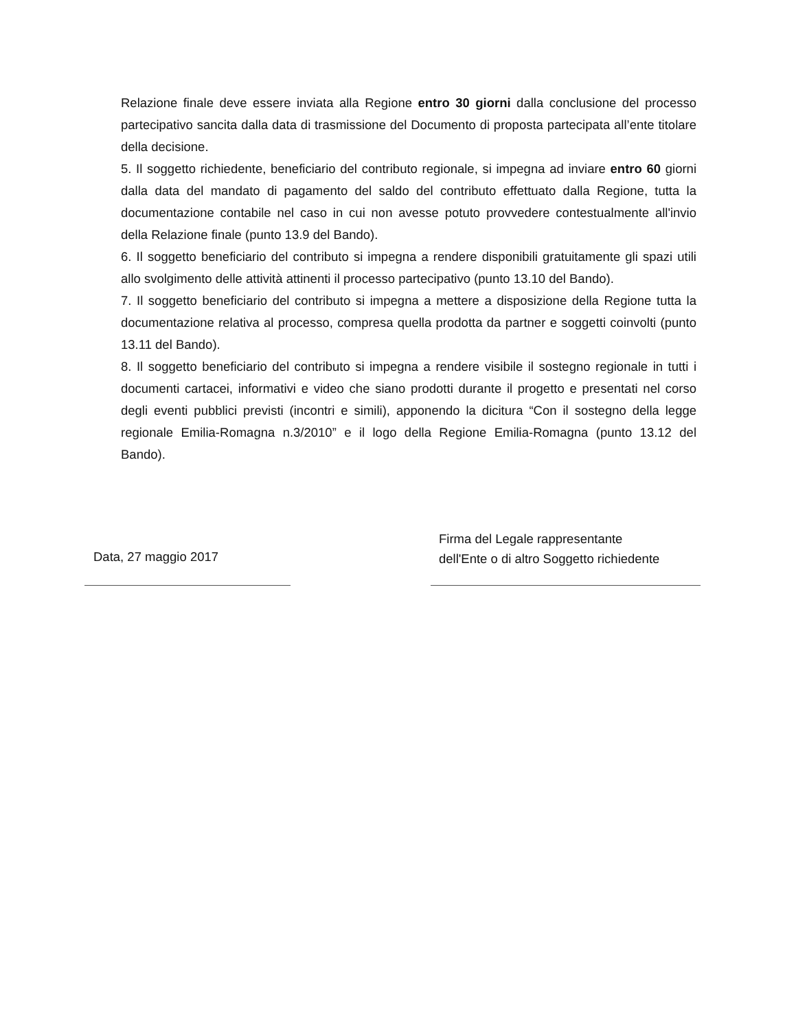Relazione finale deve essere inviata alla Regione entro 30 giorni dalla conclusione del processo partecipativo sancita dalla data di trasmissione del Documento di proposta partecipata all’ente titolare della decisione.
5. Il soggetto richiedente, beneficiario del contributo regionale, si impegna ad inviare entro 60 giorni dalla data del mandato di pagamento del saldo del contributo effettuato dalla Regione, tutta la documentazione contabile nel caso in cui non avesse potuto provvedere contestualmente all'invio della Relazione finale (punto 13.9 del Bando).
6. Il soggetto beneficiario del contributo si impegna a rendere disponibili gratuitamente gli spazi utili allo svolgimento delle attività attinenti il processo partecipativo (punto 13.10 del Bando).
7. Il soggetto beneficiario del contributo si impegna a mettere a disposizione della Regione tutta la documentazione relativa al processo, compresa quella prodotta da partner e soggetti coinvolti (punto 13.11 del Bando).
8. Il soggetto beneficiario del contributo si impegna a rendere visibile il sostegno regionale in tutti i documenti cartacei, informativi e video che siano prodotti durante il progetto e presentati nel corso degli eventi pubblici previsti (incontri e simili), apponendo la dicitura “Con il sostegno della legge regionale Emilia-Romagna n.3/2010” e il logo della Regione Emilia-Romagna (punto 13.12 del Bando).
Data, 27 maggio 2017
Firma del Legale rappresentante
dell'Ente o di altro Soggetto richiedente